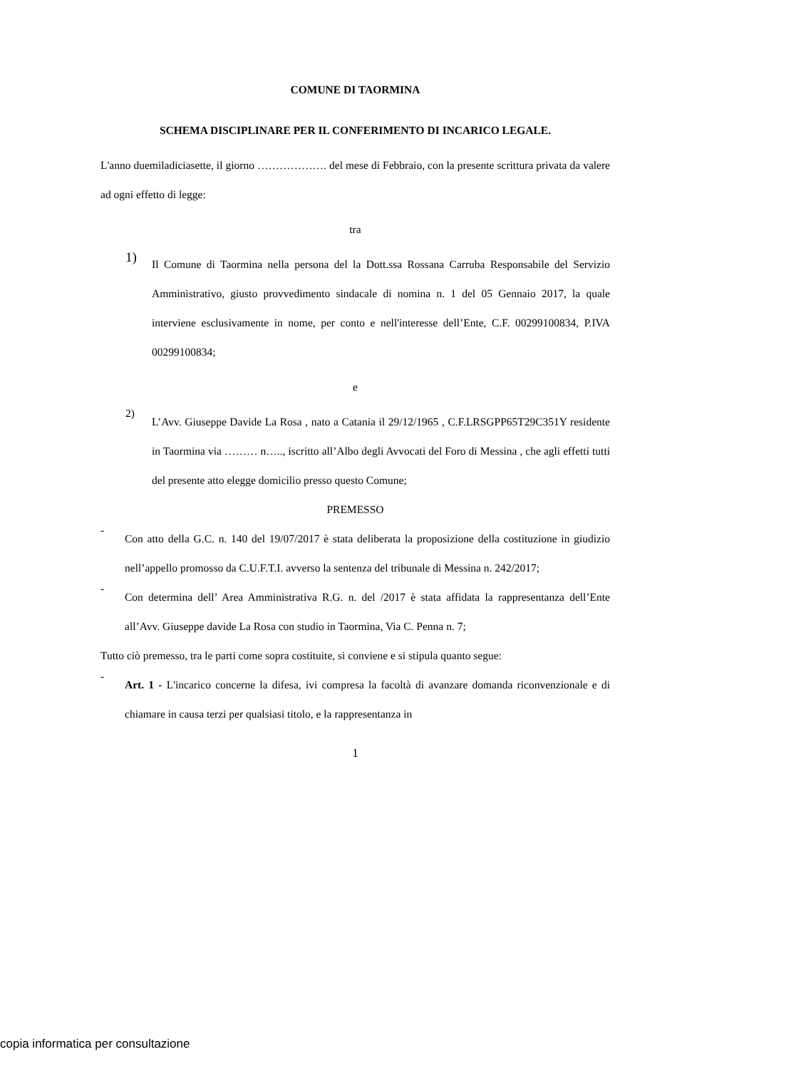COMUNE DI TAORMINA
SCHEMA DISCIPLINARE PER IL CONFERIMENTO DI INCARICO LEGALE.
L'anno duemiladiciasette, il giorno ………………. del mese di Febbraio, con la presente scrittura privata da valere ad ogni effetto di legge:
tra
1)
Il Comune di Taormina nella persona del la Dott.ssa Rossana Carruba Responsabile del Servizio Amministrativo, giusto provvedimento sindacale di nomina n. 1 del 05 Gennaio 2017, la quale interviene esclusivamente in nome, per conto e nell'interesse dell’Ente, C.F. 00299100834, P.IVA 00299100834;
e
2)
L’Avv. Giuseppe Davide La Rosa , nato a Catania il 29/12/1965 , C.F.LRSGPP65T29C351Y residente in Taormina via ……… n….., iscritto all’Albo degli Avvocati del Foro di Messina , che agli effetti tutti del presente atto elegge domicilio presso questo Comune;
PREMESSO
-
Con atto della G.C. n. 140 del 19/07/2017 è stata deliberata la proposizione della costituzione in giudizio nell’appello promosso da C.U.F.T.I. avverso la sentenza del tribunale di Messina n. 242/2017;
-
Con determina dell’ Area Amministrativa R.G. n. del /2017 è stata affidata la rappresentanza dell’Ente all’Avv. Giuseppe davide La Rosa con studio in Taormina, Via C. Penna n. 7;
Tutto ciò premesso, tra le parti come sopra costituite, si conviene e si stipula quanto segue:
-
Art. 1 - L'incarico concerne la difesa, ivi compresa la facoltà di avanzare domanda riconvenzionale e di chiamare in causa terzi per qualsiasi titolo, e la rappresentanza in
1
copia informatica per consultazione